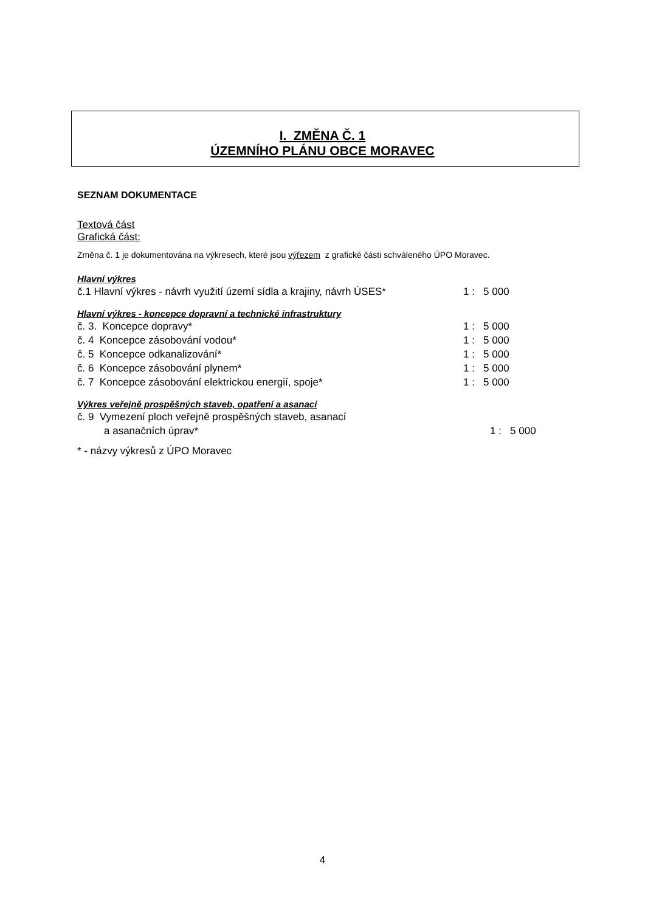I. ZMĚNA Č. 1
ÚZEMNÍHO PLÁNU OBCE MORAVEC
SEZNAM DOKUMENTACE
Textová část
Grafická část:
Změna č. 1 je dokumentována na výkresech, které jsou výřezem z grafické části schváleného ÚPO Moravec.
Hlavní výkres
| č.1 Hlavní výkres - návrh využití území sídla a krajiny, návrh ÚSES* | 1 : 5 000 |
Hlavní výkres - koncepce dopravní a technické infrastruktury
| č. 3. Koncepce dopravy* | 1 : 5 000 |
| č. 4 Koncepce zásobování vodou* | 1 : 5 000 |
| č. 5 Koncepce odkanalizování* | 1 : 5 000 |
| č. 6 Koncepce zásobování plynem* | 1 : 5 000 |
| č. 7 Koncepce zásobování elektrickou energií, spoje* | 1 : 5 000 |
Výkres veřejně prospěšných staveb, opatření a asanací
| č. 9 Vymezení ploch veřejně prospěšných staveb, asanací | |
| a asanačních úprav* | 1 : 5 000 |
* - názvy výkresů z ÚPO Moravec
4